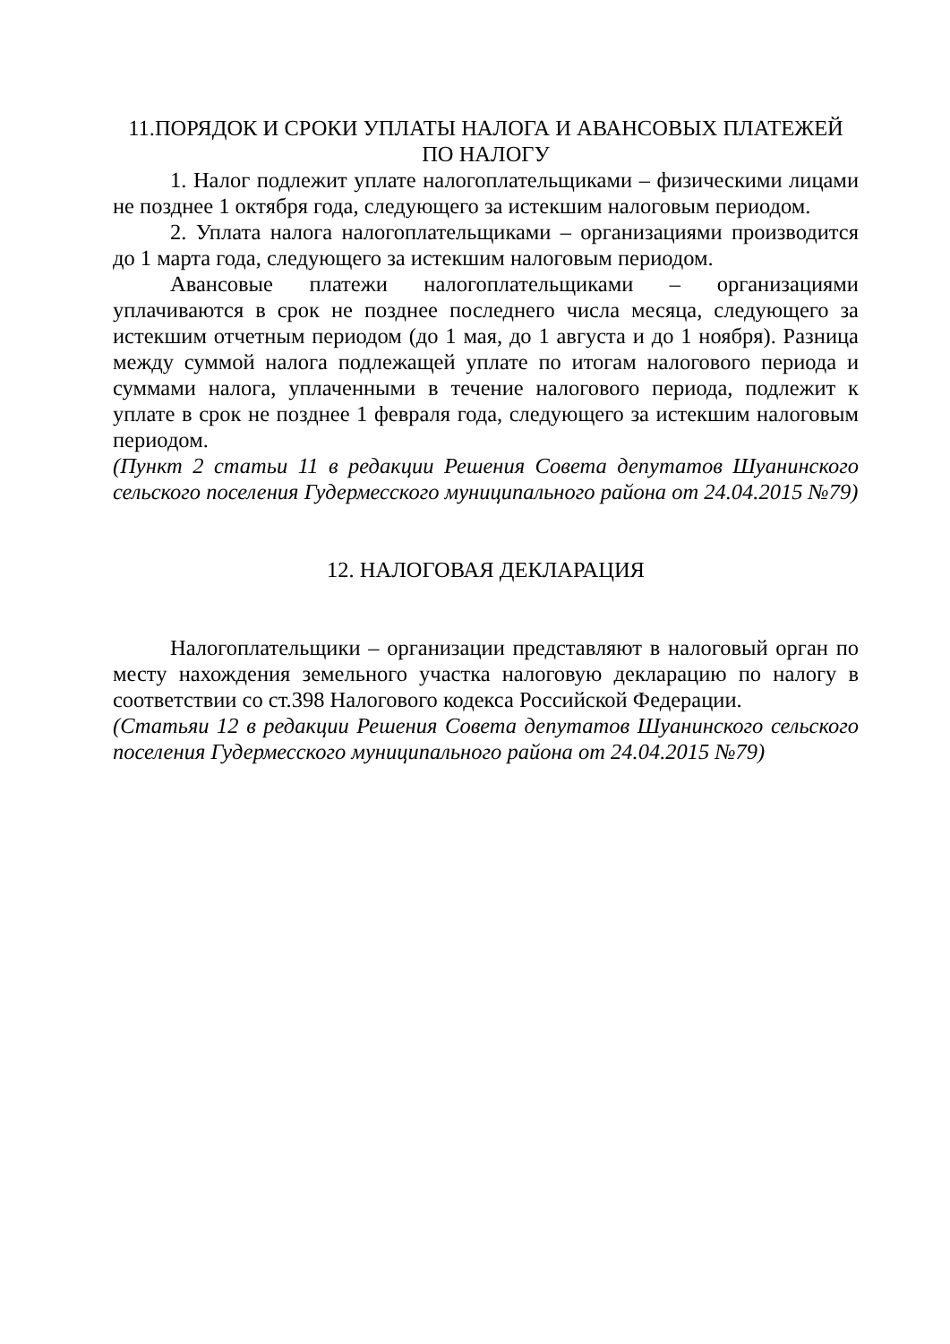11.ПОРЯДОК И СРОКИ УПЛАТЫ НАЛОГА И АВАНСОВЫХ ПЛАТЕЖЕЙ ПО НАЛОГУ
1. Налог подлежит уплате налогоплательщиками – физическими лицами не позднее 1 октября года, следующего за истекшим налоговым периодом.
2. Уплата налога налогоплательщиками – организациями производится до 1 марта года, следующего за истекшим налоговым периодом.
Авансовые платежи налогоплательщиками – организациями уплачиваются в срок не позднее последнего числа месяца, следующего за истекшим отчетным периодом (до 1 мая, до 1 августа и до 1 ноября). Разница между суммой налога подлежащей уплате по итогам налогового периода и суммами налога, уплаченными в течение налогового периода, подлежит к уплате в срок не позднее 1 февраля года, следующего за истекшим налоговым периодом.
(Пункт 2 статьи 11 в редакции Решения Совета депутатов Шуанинского сельского поселения Гудермесского муниципального района от 24.04.2015 №79)
12. НАЛОГОВАЯ ДЕКЛАРАЦИЯ
Налогоплательщики – организации представляют в налоговый орган по месту нахождения земельного участка налоговую декларацию по налогу в соответствии со ст.398 Налогового кодекса Российской Федерации.
(Статьяи 12 в редакции Решения Совета депутатов Шуанинского сельского поселения Гудермесского муниципального района от 24.04.2015 №79)